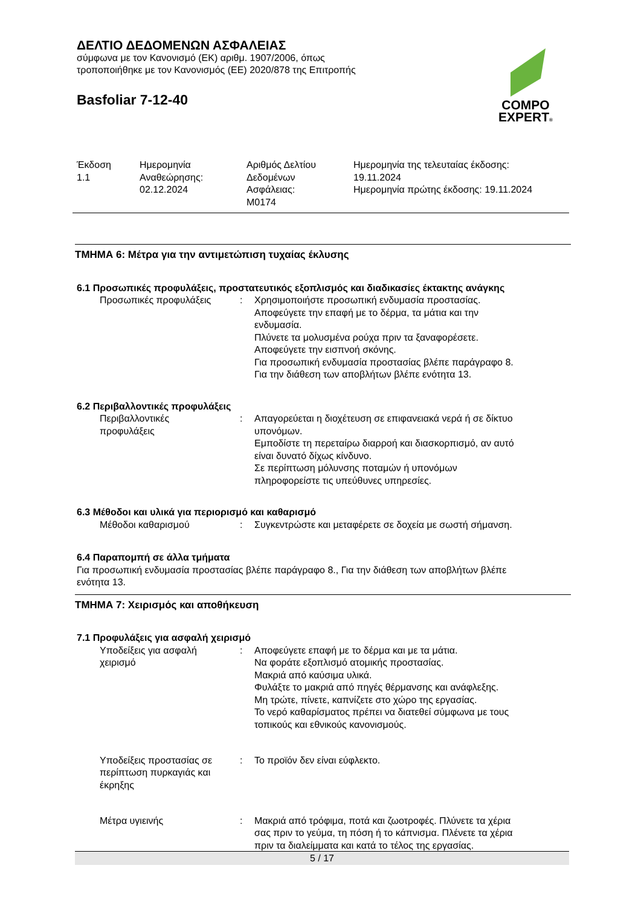ΔΕΛΤΙΟ ΔΕΔΟΜΕΝΩΝ ΑΣΦΑΛΕΙΑΣ
σύμφωνα με τον Κανονισμό (ΕΚ) αριθμ. 1907/2006, όπως
τροποποιήθηκε με τον Κανονισμός (ΕΕ) 2020/878 της Επιτροπής
Basfoliar 7-12-40
COMPO
EXPERT®
| Έκδοση 1.1 | Ημερομηνία Αναθεώρησης: 02.12.2024 | Αριθμός Δελτίου Δεδομένων Ασφάλειας: M0174 | Ημερομηνία της τελευταίας έκδοσης: 19.11.2024 Ημερομηνία πρώτης έκδοσης: 19.11.2024 |
ΤΜΗΜΑ 6: Μέτρα για την αντιμετώπιση τυχαίας έκλυσης
6.1 Προσωπικές προφυλάξεις, προστατευτικός εξοπλισμός και διαδικασίες έκτακτης ανάγκης
| Προσωπικές προφυλάξεις | : | Χρησιμοποιήστε προσωπική ενδυμασία προστασίας. Αποφεύγετε την επαφή με το δέρμα, τα μάτια και την ενδυμασία. Πλύνετε τα μολυσμένα ρούχα πριν τα ξαναφορέσετε. Αποφεύγετε την εισπνοή σκόνης. Για προσωπική ενδυμασία προστασίας βλέπε παράγραφο 8. Για την διάθεση των αποβλήτων βλέπε ενότητα 13. |
6.2 Περιβαλλοντικές προφυλάξεις
| Περιβαλλοντικές προφυλάξεις | : | Απαγορεύεται η διοχέτευση σε επιφανειακά νερά ή σε δίκτυο υπονόμων. Εμποδίστε τη περεταίρω διαρροή και διασκορπισμό, αν αυτό είναι δυνατό δίχως κίνδυνο. Σε περίπτωση μόλυνσης ποταμών ή υπονόμων πληροφορείστε τις υπεύθυνες υπηρεσίες. |
6.3 Μέθοδοι και υλικά για περιορισμό και καθαρισμό
| Μέθοδοι καθαρισμού | : | Συγκεντρώστε και μεταφέρετε σε δοχεία με σωστή σήμανση. |
6.4 Παραπομπή σε άλλα τμήματα
Για προσωπική ενδυμασία προστασίας βλέπε παράγραφο 8., Για την διάθεση των αποβλήτων βλέπε
ενότητα 13.
ΤΜΗΜΑ 7: Χειρισμός και αποθήκευση
7.1 Προφυλάξεις για ασφαλή χειρισμό
| Υποδείξεις για ασφαλή χειρισμό | : | Αποφεύγετε επαφή με το δέρμα και με τα μάτια. Να φοράτε εξοπλισμό ατομικής προστασίας. Μακριά από καύσιμα υλικά. Φυλάξτε το μακριά από πηγές θέρμανσης και ανάφλεξης. Μη τρώτε, πίνετε, καπνίζετε στο χώρο της εργασίας. Το νερό καθαρίσματος πρέπει να διατεθεί σύμφωνα με τους τοπικούς και εθνικούς κανονισμούς. |
| Υποδείξεις προστασίας σε περίπτωση πυρκαγιάς και έκρηξης | : | Το προϊόν δεν είναι εύφλεκτο. |
| Μέτρα υγιεινής | : | Μακριά από τρόφιμα, ποτά και ζωοτροφές. Πλύνετε τα χέρια σας πριν το γεύμα, τη πόση ή το κάπνισμα. Πλένετε τα χέρια πριν τα διαλείμματα και κατά το τέλος της εργασίας. |
5 / 17